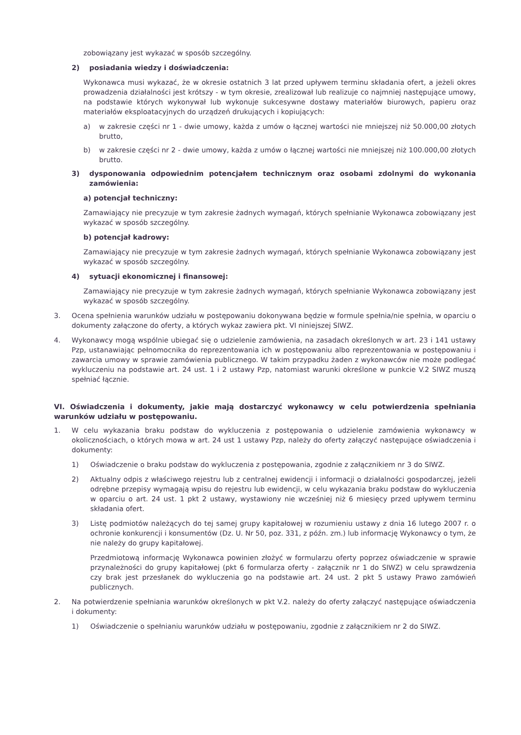zobowiązany jest wykazać w sposób szczególny.
2) posiadania wiedzy i doświadczenia:
Wykonawca musi wykazać, że w okresie ostatnich 3 lat przed upływem terminu składania ofert, a jeżeli okres prowadzenia działalności jest krótszy - w tym okresie, zrealizował lub realizuje co najmniej następujące umowy, na podstawie których wykonywał lub wykonuje sukcesywne dostawy materiałów biurowych, papieru oraz materiałów eksploatacyjnych do urządzeń drukujących i kopiujących:
a) w zakresie części nr 1 - dwie umowy, każda z umów o łącznej wartości nie mniejszej niż 50.000,00 złotych brutto,
b) w zakresie części nr 2 - dwie umowy, każda z umów o łącznej wartości nie mniejszej niż 100.000,00 złotych brutto.
3) dysponowania odpowiednim potencjałem technicznym oraz osobami zdolnymi do wykonania zamówienia:
a) potencjał techniczny:
Zamawiający nie precyzuje w tym zakresie żadnych wymagań, których spełnianie Wykonawca zobowiązany jest wykazać w sposób szczególny.
b) potencjał kadrowy:
Zamawiający nie precyzuje w tym zakresie żadnych wymagań, których spełnianie Wykonawca zobowiązany jest wykazać w sposób szczególny.
4) sytuacji ekonomicznej i finansowej:
Zamawiający nie precyzuje w tym zakresie żadnych wymagań, których spełnianie Wykonawca zobowiązany jest wykazać w sposób szczególny.
3. Ocena spełnienia warunków udziału w postępowaniu dokonywana będzie w formule spełnia/nie spełnia, w oparciu o dokumenty załączone do oferty, a których wykaz zawiera pkt. VI niniejszej SIWZ.
4. Wykonawcy mogą wspólnie ubiegać się o udzielenie zamówienia, na zasadach określonych w art. 23 i 141 ustawy Pzp, ustanawiając pełnomocnika do reprezentowania ich w postępowaniu albo reprezentowania w postępowaniu i zawarcia umowy w sprawie zamówienia publicznego. W takim przypadku żaden z wykonawców nie może podlegać wykluczeniu na podstawie art. 24 ust. 1 i 2 ustawy Pzp, natomiast warunki określone w punkcie V.2 SIWZ muszą spełniać łącznie.
VI. Oświadczenia i dokumenty, jakie mają dostarczyć wykonawcy w celu potwierdzenia spełniania warunków udziału w postępowaniu.
1. W celu wykazania braku podstaw do wykluczenia z postępowania o udzielenie zamówienia wykonawcy w okolicznościach, o których mowa w art. 24 ust 1 ustawy Pzp, należy do oferty załączyć następujące oświadczenia i dokumenty:
1) Oświadczenie o braku podstaw do wykluczenia z postępowania, zgodnie z załącznikiem nr 3 do SIWZ.
2) Aktualny odpis z właściwego rejestru lub z centralnej ewidencji i informacji o działalności gospodarczej, jeżeli odrębne przepisy wymagają wpisu do rejestru lub ewidencji, w celu wykazania braku podstaw do wykluczenia w oparciu o art. 24 ust. 1 pkt 2 ustawy, wystawiony nie wcześniej niż 6 miesięcy przed upływem terminu składania ofert.
3) Listę podmiotów należących do tej samej grupy kapitałowej w rozumieniu ustawy z dnia 16 lutego 2007 r. o ochronie konkurencji i konsumentów (Dz. U. Nr 50, poz. 331, z późn. zm.) lub informację Wykonawcy o tym, że nie należy do grupy kapitałowej.
Przedmiotową informację Wykonawca powinien złożyć w formularzu oferty poprzez oświadczenie w sprawie przynależności do grupy kapitałowej (pkt 6 formularza oferty - załącznik nr 1 do SIWZ) w celu sprawdzenia czy brak jest przesłanek do wykluczenia go na podstawie art. 24 ust. 2 pkt 5 ustawy Prawo zamówień publicznych.
2. Na potwierdzenie spełniania warunków określonych w pkt V.2. należy do oferty załączyć następujące oświadczenia i dokumenty:
1) Oświadczenie o spełnianiu warunków udziału w postępowaniu, zgodnie z załącznikiem nr 2 do SIWZ.